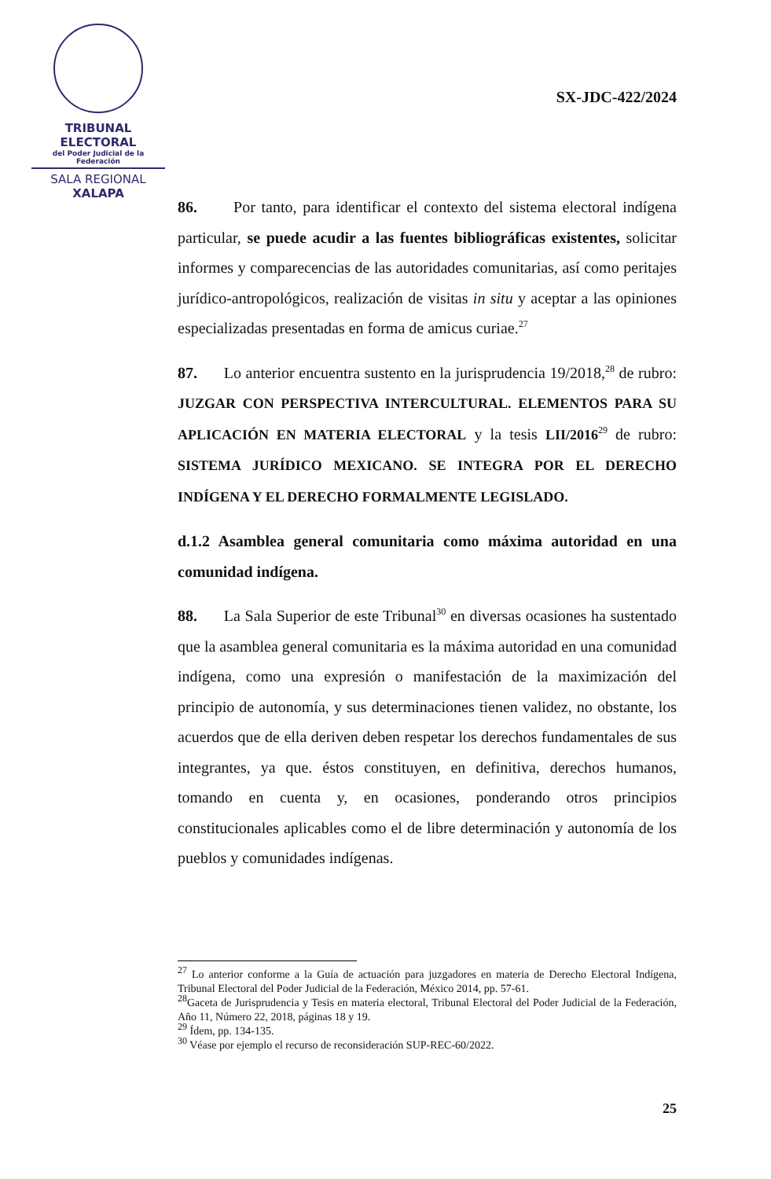TRIBUNAL ELECTORAL
del Poder Judicial de la Federación
SALA REGIONAL
XALAPA
SX-JDC-422/2024
86. Por tanto, para identificar el contexto del sistema electoral indígena particular, se puede acudir a las fuentes bibliográficas existentes, solicitar informes y comparecencias de las autoridades comunitarias, así como peritajes jurídico-antropológicos, realización de visitas in situ y aceptar a las opiniones especializadas presentadas en forma de amicus curiae.<sup>27</sup>
87. Lo anterior encuentra sustento en la jurisprudencia 19/2018,<sup>28</sup> de rubro: JUZGAR CON PERSPECTIVA INTERCULTURAL. ELEMENTOS PARA SU APLICACIÓN EN MATERIA ELECTORAL y la tesis LII/2016<sup>29</sup> de rubro: SISTEMA JURÍDICO MEXICANO. SE INTEGRA POR EL DERECHO INDÍGENA Y EL DERECHO FORMALMENTE LEGISLADO.
d.1.2 Asamblea general comunitaria como máxima autoridad en una comunidad indígena.
88. La Sala Superior de este Tribunal<sup>30</sup> en diversas ocasiones ha sustentado que la asamblea general comunitaria es la máxima autoridad en una comunidad indígena, como una expresión o manifestación de la maximización del principio de autonomía, y sus determinaciones tienen validez, no obstante, los acuerdos que de ella deriven deben respetar los derechos fundamentales de sus integrantes, ya que. éstos constituyen, en definitiva, derechos humanos, tomando en cuenta y, en ocasiones, ponderando otros principios constitucionales aplicables como el de libre determinación y autonomía de los pueblos y comunidades indígenas.
<sup>27</sup> Lo anterior conforme a la Guía de actuación para juzgadores en materia de Derecho Electoral Indígena, Tribunal Electoral del Poder Judicial de la Federación, México 2014, pp. 57-61.
<sup>28</sup> Gaceta de Jurisprudencia y Tesis en materia electoral, Tribunal Electoral del Poder Judicial de la Federación, Año 11, Número 22, 2018, páginas 18 y 19.
<sup>29</sup> Ídem, pp. 134-135.
<sup>30</sup> Véase por ejemplo el recurso de reconsideración SUP-REC-60/2022.
25